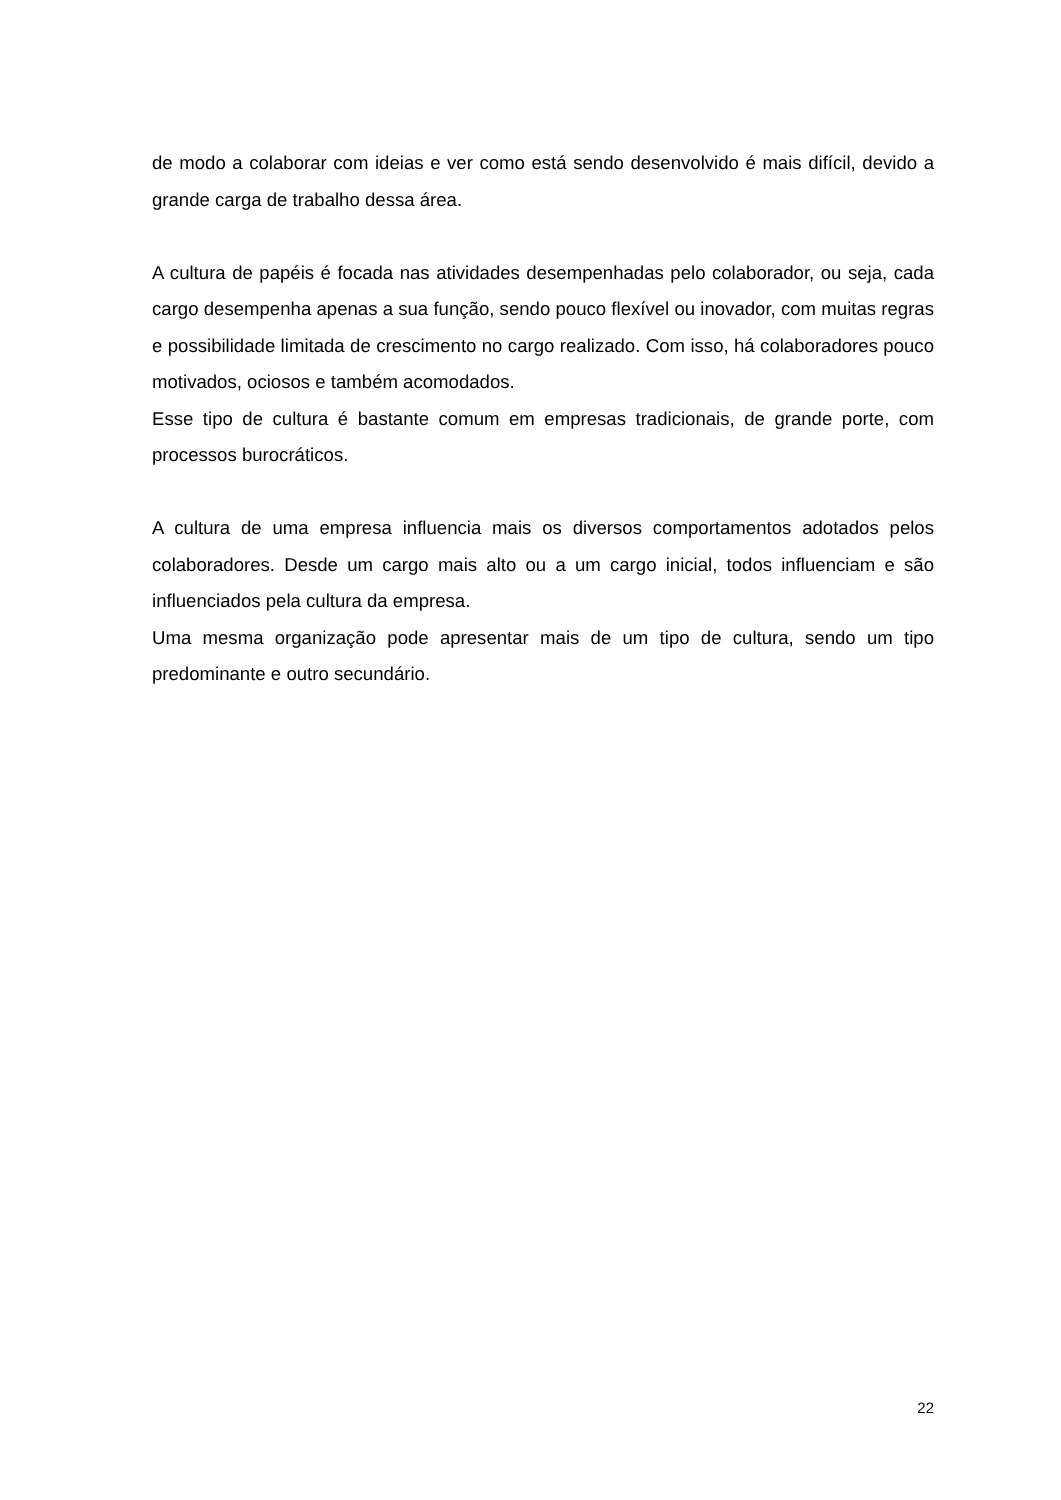de modo a colaborar com ideias e ver como está sendo desenvolvido é mais difícil, devido a grande carga de trabalho dessa área.
A cultura de papéis é focada nas atividades desempenhadas pelo colaborador, ou seja, cada cargo desempenha apenas a sua função, sendo pouco flexível ou inovador, com muitas regras e possibilidade limitada de crescimento no cargo realizado. Com isso, há colaboradores pouco motivados, ociosos e também acomodados.
Esse tipo de cultura é bastante comum em empresas tradicionais, de grande porte, com processos burocráticos.
A cultura de uma empresa influencia mais os diversos comportamentos adotados pelos colaboradores. Desde um cargo mais alto ou a um cargo inicial, todos influenciam e são influenciados pela cultura da empresa.
Uma mesma organização pode apresentar mais de um tipo de cultura, sendo um tipo predominante e outro secundário.
22